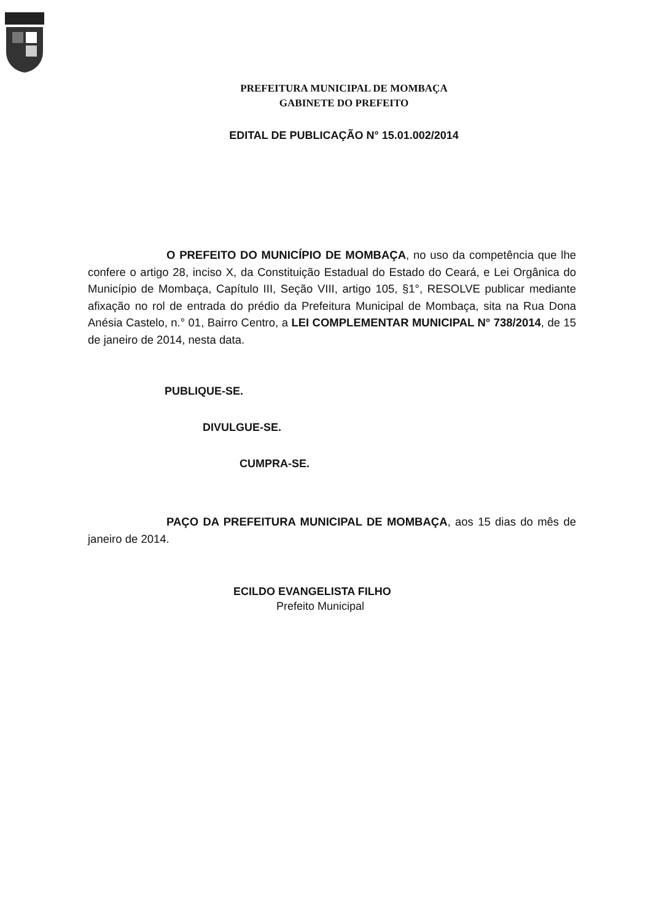PREFEITURA MUNICIPAL DE MOMBAÇA
GABINETE DO PREFEITO
EDITAL DE PUBLICAÇÃO N° 15.01.002/2014
O PREFEITO DO MUNICÍPIO DE MOMBAÇA, no uso da competência que lhe confere o artigo 28, inciso X, da Constituição Estadual do Estado do Ceará, e Lei Orgânica do Município de Mombaça, Capítulo III, Seção VIII, artigo 105, §1°, RESOLVE publicar mediante afixação no rol de entrada do prédio da Prefeitura Municipal de Mombaça, sita na Rua Dona Anésia Castelo, n.° 01, Bairro Centro, a LEI COMPLEMENTAR MUNICIPAL N° 738/2014, de 15 de janeiro de 2014, nesta data.
PUBLIQUE-SE.
DIVULGUE-SE.
CUMPRA-SE.
PAÇO DA PREFEITURA MUNICIPAL DE MOMBAÇA, aos 15 dias do mês de janeiro de 2014.
ECILDO EVANGELISTA FILHO
Prefeito Municipal